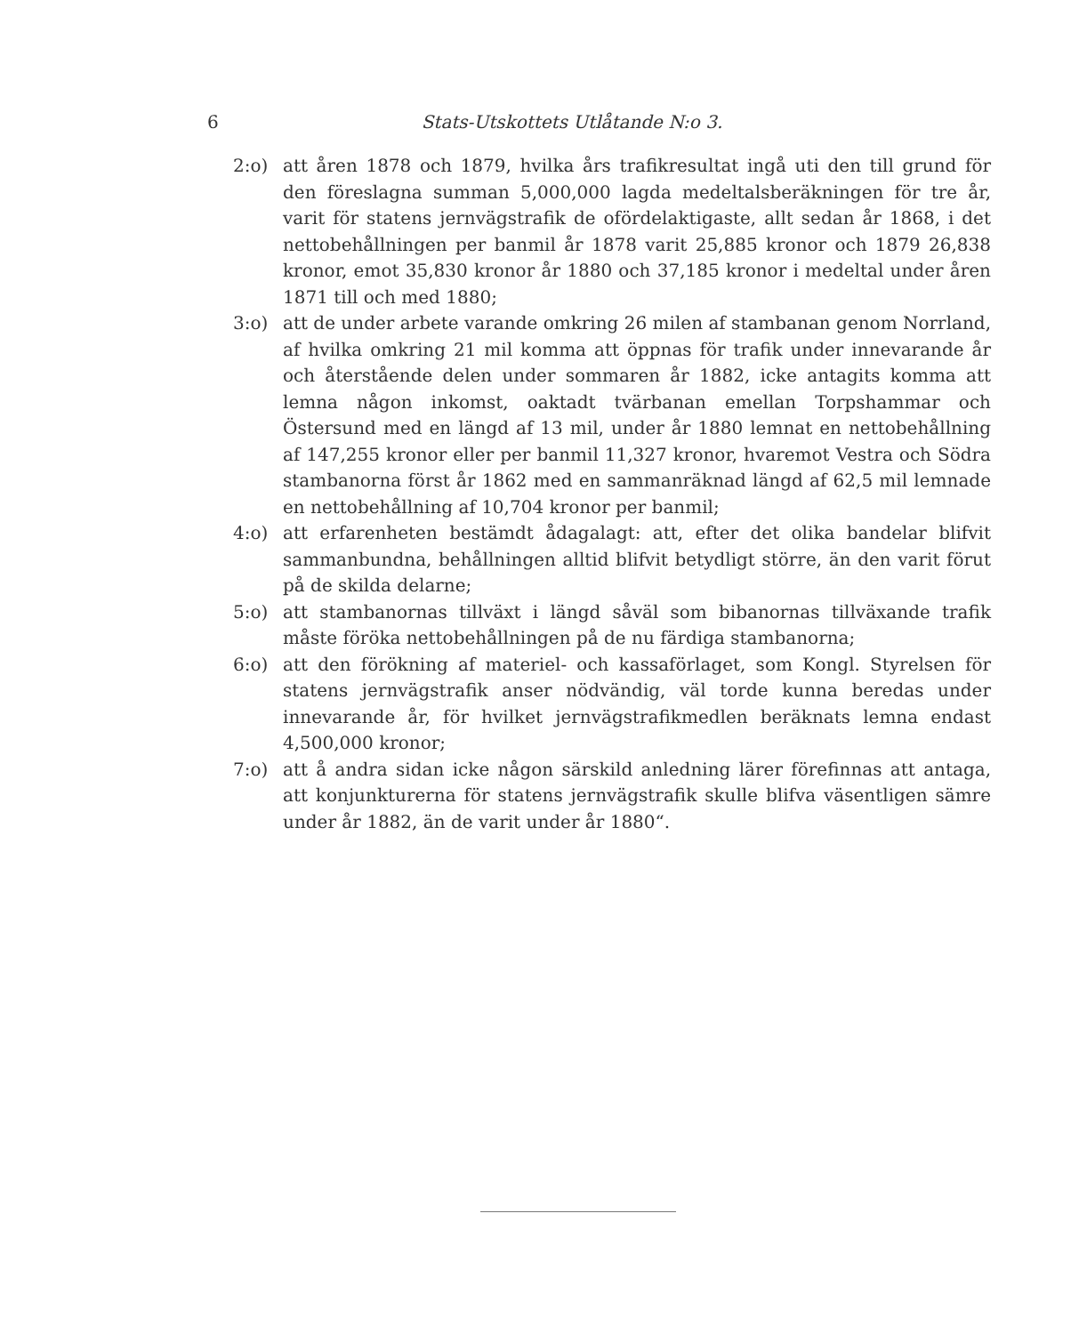6 Stats-Utskottets Utlåtande N:o 3.
2:o) att åren 1878 och 1879, hvilka års trafikresultat ingå uti den till grund för den föreslagna summan 5,000,000 lagda medeltalsberäkningen för tre år, varit för statens jernvägstrafik de ofördelaktigaste, allt sedan år 1868, i det nettobehållningen per banmil år 1878 varit 25,885 kronor och 1879 26,838 kronor, emot 35,830 kronor år 1880 och 37,185 kronor i medeltal under åren 1871 till och med 1880;
3:o) att de under arbete varande omkring 26 milen af stambanan genom Norrland, af hvilka omkring 21 mil komma att öppnas för trafik under innevarande år och återstående delen under sommaren år 1882, icke antagits komma att lemna någon inkomst, oaktadt tvärbanan emellan Torpshammar och Östersund med en längd af 13 mil, under år 1880 lemnat en nettobehållning af 147,255 kronor eller per banmil 11,327 kronor, hvaremot Vestra och Södra stambanorna först år 1862 med en sammanräknad längd af 62,5 mil lemnade en nettobehållning af 10,704 kronor per banmil;
4:o) att erfarenheten bestämdt ådagalagt: att, efter det olika bandelar blifvit sammanbundna, behållningen alltid blifvit betydligt större, än den varit förut på de skilda delarne;
5:o) att stambanornas tillväxt i längd såväl som bibanornas tillväxande trafik måste föröka nettobehållningen på de nu färdiga stambanorna;
6:o) att den förökning af materiel- och kassaförlaget, som Kongl. Styrelsen för statens jernvägstrafik anser nödvändig, väl torde kunna beredas under innevarande år, för hvilket jernvägstrafikmedlen beräknats lemna endast 4,500,000 kronor;
7:o) att å andra sidan icke någon särskild anledning lärer förefinnas att antaga, att konjunkturerna för statens jernvägstrafik skulle blifva väsentligen sämre under år 1882, än de varit under år 1880“.